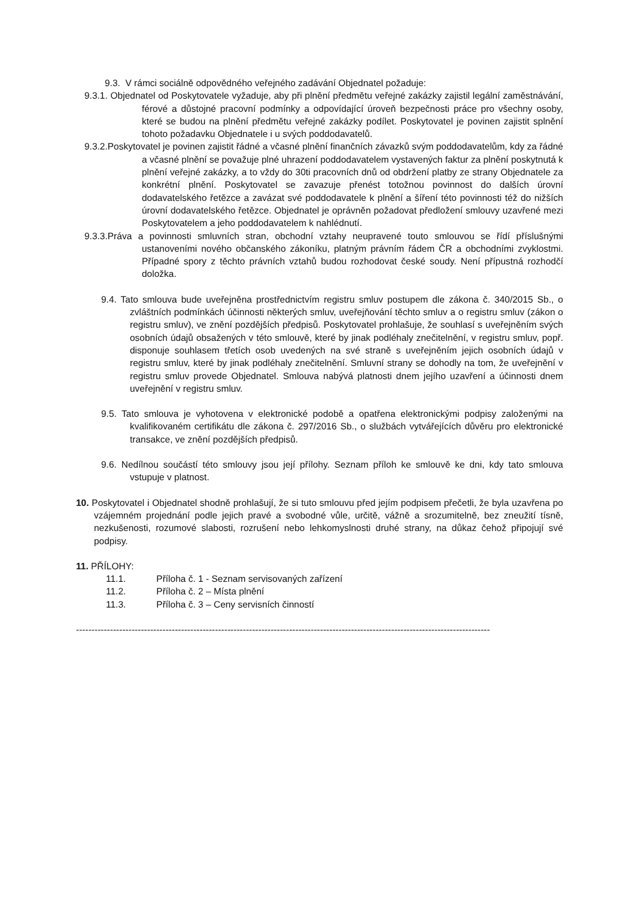9.3. V rámci sociálně odpovědného veřejného zadávání Objednatel požaduje:
9.3.1. Objednatel od Poskytovatele vyžaduje, aby při plnění předmětu veřejné zakázky zajistil legální zaměstnávání, férové a důstojné pracovní podmínky a odpovídající úroveň bezpečnosti práce pro všechny osoby, které se budou na plnění předmětu veřejné zakázky podílet. Poskytovatel je povinen zajistit splnění tohoto požadavku Objednatele i u svých poddodavatelů.
9.3.2.Poskytovatel je povinen zajistit řádné a včasné plnění finančních závazků svým poddodavatelům, kdy za řádné a včasné plnění se považuje plné uhrazení poddodavatelem vystavených faktur za plnění poskytnutá k plnění veřejné zakázky, a to vždy do 30ti pracovních dnů od obdržení platby ze strany Objednatele za konkrétní plnění. Poskytovatel se zavazuje přenést totožnou povinnost do dalších úrovní dodavatelského řetězce a zavázat své poddodavatele k plnění a šíření této povinnosti též do nižších úrovní dodavatelského řetězce. Objednatel je oprávněn požadovat předložení smlouvy uzavřené mezi Poskytovatelem a jeho poddodavatelem k nahlédnutí.
9.3.3.Práva a povinnosti smluvních stran, obchodní vztahy neupravené touto smlouvou se řídí příslušnými ustanoveními nového občanského zákoníku, platným právním řádem ČR a obchodními zvyklostmi. Případné spory z těchto právních vztahů budou rozhodovat české soudy. Není přípustná rozhodčí doložka.
9.4. Tato smlouva bude uveřejněna prostřednictvím registru smluv postupem dle zákona č. 340/2015 Sb., o zvláštních podmínkách účinnosti některých smluv, uveřejňování těchto smluv a o registru smluv (zákon o registru smluv), ve znění pozdějších předpisů. Poskytovatel prohlašuje, že souhlasí s uveřejněním svých osobních údajů obsažených v této smlouvě, které by jinak podléhaly znečitelnění, v registru smluv, popř. disponuje souhlasem třetích osob uvedených na své straně s uveřejněním jejich osobních údajů v registru smluv, které by jinak podléhaly znečitelnění. Smluvní strany se dohodly na tom, že uveřejnění v registru smluv provede Objednatel. Smlouva nabývá platnosti dnem jejího uzavření a účinnosti dnem uveřejnění v registru smluv.
9.5. Tato smlouva je vyhotovena v elektronické podobě a opatřena elektronickými podpisy založenými na kvalifikovaném certifikátu dle zákona č. 297/2016 Sb., o službách vytvářejících důvěru pro elektronické transakce, ve znění pozdějších předpisů.
9.6. Nedílnou součástí této smlouvy jsou její přílohy. Seznam příloh ke smlouvě ke dni, kdy tato smlouva vstupuje v platnost.
10. Poskytovatel i Objednatel shodně prohlašují, že si tuto smlouvu před jejím podpisem přečetli, že byla uzavřena po vzájemném projednání podle jejich pravé a svobodné vůle, určitě, vážně a srozumitelně, bez zneužití tísně, nezkušenosti, rozumové slabosti, rozrušení nebo lehkomyslnosti druhé strany, na důkaz čehož připojují své podpisy.
11. PŘÍLOHY:
11.1. Příloha č. 1 - Seznam servisovaných zařízení
11.2. Příloha č. 2 – Místa plnění
11.3. Příloha č. 3 – Ceny servisních činností
--------------------------------------------------------------------------------------------------------------------------------------